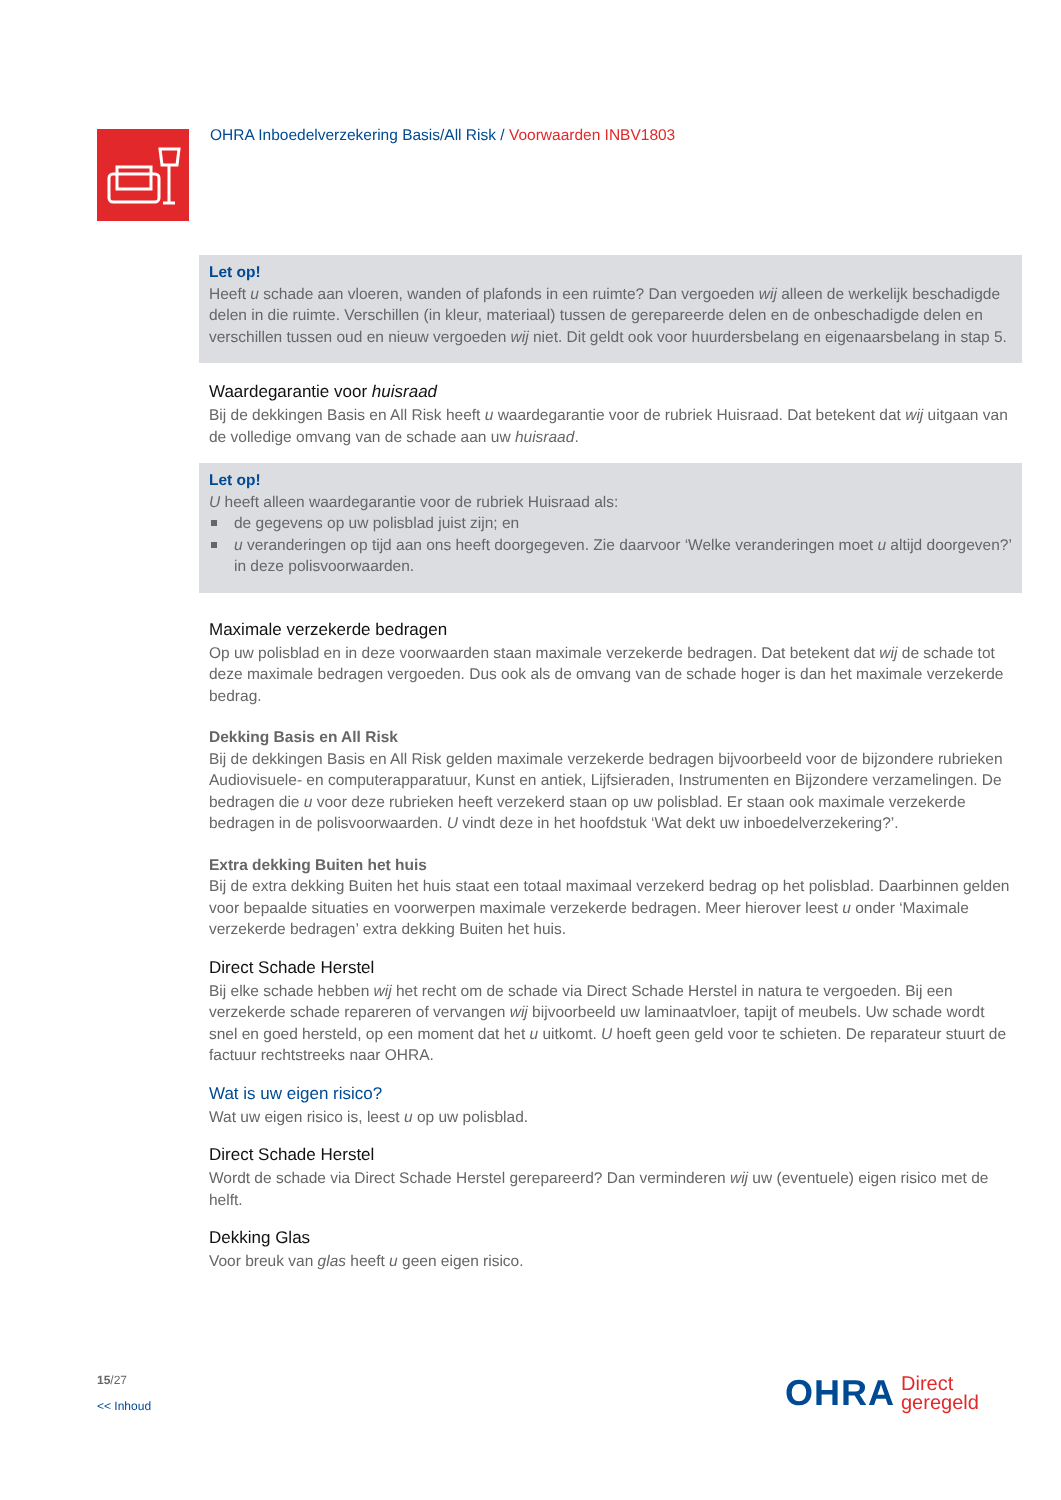OHRA Inboedelverzekering Basis/All Risk / Voorwaarden INBV1803
Let op!
Heeft u schade aan vloeren, wanden of plafonds in een ruimte? Dan vergoeden wij alleen de werkelijk beschadigde delen in die ruimte. Verschillen (in kleur, materiaal) tussen de gerepareerde delen en de onbeschadigde delen en verschillen tussen oud en nieuw vergoeden wij niet. Dit geldt ook voor huurdersbelang en eigenaarsbelang in stap 5.
Waardegarantie voor huisraad
Bij de dekkingen Basis en All Risk heeft u waardegarantie voor de rubriek Huisraad. Dat betekent dat wij uitgaan van de volledige omvang van de schade aan uw huisraad.
Let op!
U heeft alleen waardegarantie voor de rubriek Huisraad als:
de gegevens op uw polisblad juist zijn; en
u veranderingen op tijd aan ons heeft doorgegeven. Zie daarvoor ‘Welke veranderingen moet u altijd doorgeven?’ in deze polisvoorwaarden.
Maximale verzekerde bedragen
Op uw polisblad en in deze voorwaarden staan maximale verzekerde bedragen. Dat betekent dat wij de schade tot deze maximale bedragen vergoeden. Dus ook als de omvang van de schade hoger is dan het maximale verzekerde bedrag.
Dekking Basis en All Risk
Bij de dekkingen Basis en All Risk gelden maximale verzekerde bedragen bijvoorbeeld voor de bijzondere rubrieken Audiovisuele- en computerapparatuur, Kunst en antiek, Lijfsieraden, Instrumenten en Bijzondere verzamelingen. De bedragen die u voor deze rubrieken heeft verzekerd staan op uw polisblad. Er staan ook maximale verzekerde bedragen in de polisvoorwaarden. U vindt deze in het hoofdstuk ‘Wat dekt uw inboedelverzekering?’.
Extra dekking Buiten het huis
Bij de extra dekking Buiten het huis staat een totaal maximaal verzekerd bedrag op het polisblad. Daarbinnen gelden voor bepaalde situaties en voorwerpen maximale verzekerde bedragen. Meer hierover leest u onder ‘Maximale verzekerde bedragen’ extra dekking Buiten het huis.
Direct Schade Herstel
Bij elke schade hebben wij het recht om de schade via Direct Schade Herstel in natura te vergoeden. Bij een verzekerde schade repareren of vervangen wij bijvoorbeeld uw laminaatvloer, tapijt of meubels. Uw schade wordt snel en goed hersteld, op een moment dat het u uitkomt. U hoeft geen geld voor te schieten. De reparateur stuurt de factuur rechtstreeks naar OHRA.
Wat is uw eigen risico?
Wat uw eigen risico is, leest u op uw polisblad.
Direct Schade Herstel
Wordt de schade via Direct Schade Herstel gerepareerd? Dan verminderen wij uw (eventuele) eigen risico met de helft.
Dekking Glas
Voor breuk van glas heeft u geen eigen risico.
15/27
<< Inhoud
OHRA
Direct
geregeld